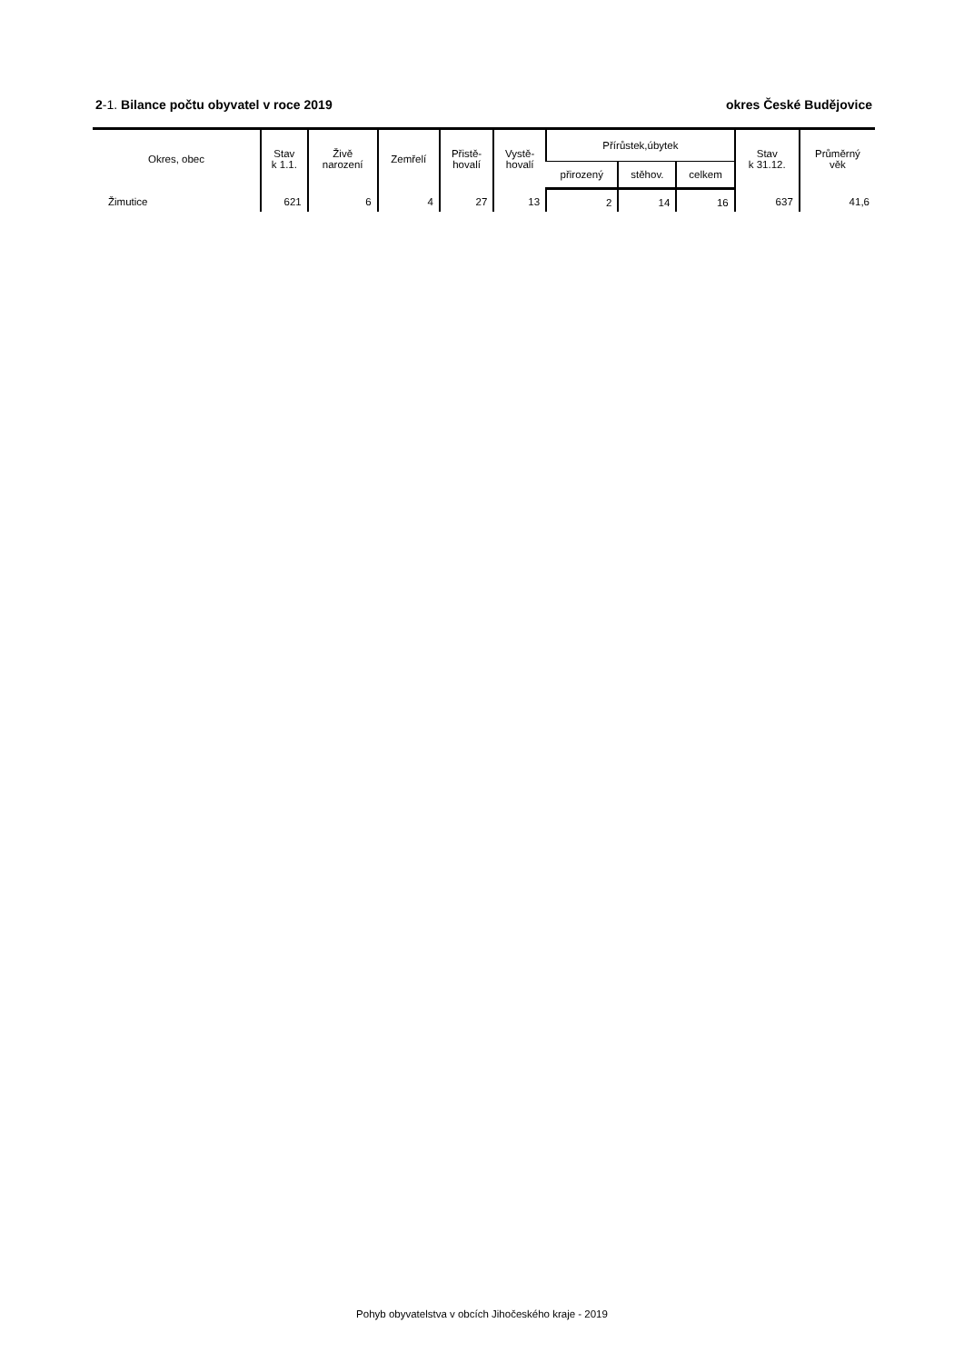2-1. Bilance počtu obyvatel v roce 2019
okres České Budějovice
| Okres, obec | Stav k 1.1. | Živě narození | Zemřelí | Přistě- hovalí | Vystě- hovalí | Přírůstek,úbytek | | | Stav k 31.12. | Průměrný věk |
| --- | --- | --- | --- | --- | --- | --- | --- | --- | --- | --- |
| | | | | | | přirozený | stěhov. | celkem | | |
| Žimutice | 621 | 6 | 4 | 27 | 13 | 2 | 14 | 16 | 637 | 41,6 |
Pohyb obyvatelstva v obcích Jihočeského kraje - 2019